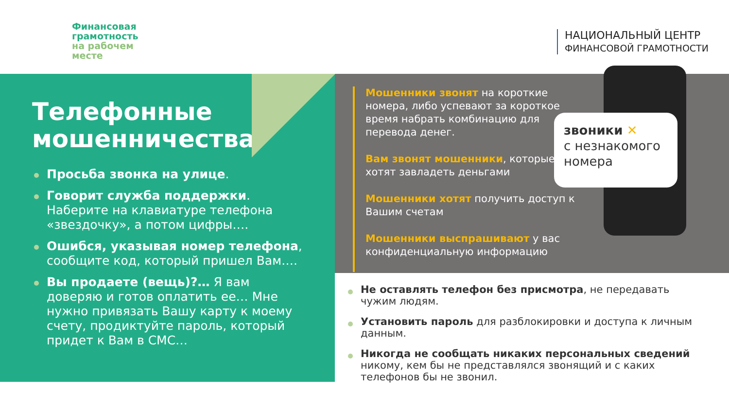Финансовая
грамотность
на рабочем
месте
НАЦИОНАЛЬНЫЙ ЦЕНТР
ФИНАНСОВОЙ ГРАМОТНОСТИ
Телефонные мошенничества.
Просьба звонка на улице.
Говорит служба поддержки. Наберите на клавиатуре телефона «звездочку», а потом цифры….
Ошибся, указывая номер телефона, сообщите код, который пришел Вам….
Вы продаете (вещь)?… Я вам доверяю и готов оплатить ее… Мне нужно привязать Вашу карту к моему счету, продиктуйте пароль, который придет к Вам в СМС…
Мошенники звонят на короткие номера, либо успевают за короткое время набрать комбинацию для перевода денег.
Вам звонят мошенники, которые хотят завладеть деньгами
Мошенники хотят получить доступ к Вашим счетам
Мошенники выспрашивают у вас конфиденциальную информацию
звоники ✕
с незнакомого номера
Не оставлять телефон без присмотра, не передавать чужим людям.
Установить пароль для разблокировки и доступа к личным данным.
Никогда не сообщать никаких персональных сведений никому, кем бы не представлялся звонящий и с каких телефонов бы не звонил.